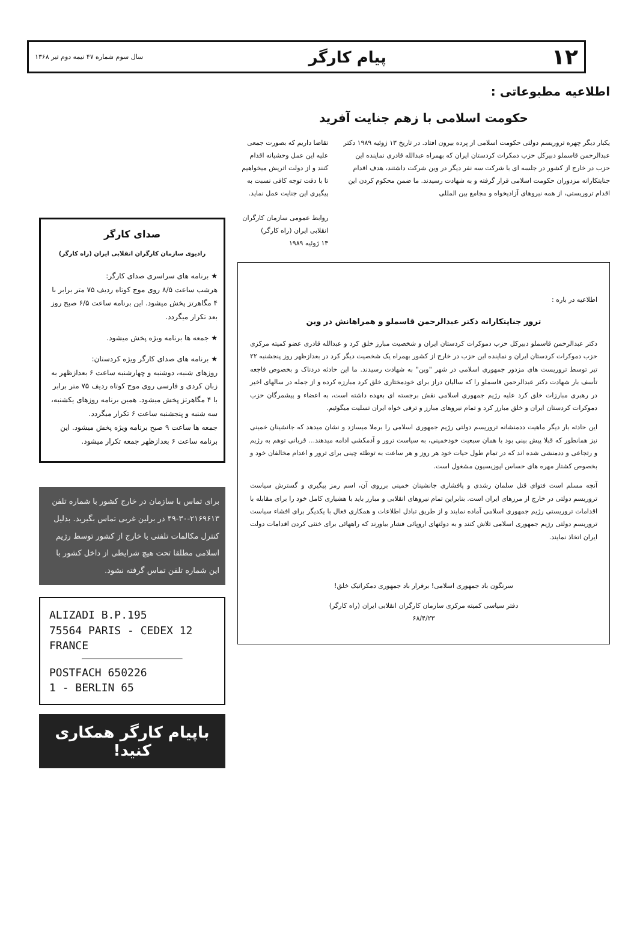۱۲ پیام کارگر سال سوم شماره ۴۷ نیمه دوم تیر ۱۳۶۸
اطلاعیه مطبوعاتی :
حکومت اسلامی با زهم جنایت آفرید
یکبار دیگر چهره تروریسم دولتی حکومت اسلامی از پرده بیرون افتاد. در تاریخ ۱۳ ژوئیه ۱۹۸۹ دکتر عبدالرحمن قاسملو دبیرکل حزب دمکرات کردستان ایران که بهمراه عبدالله قادری نماینده این حزب در خارج از کشور در جلسه ای با شرکت سه نفر دیگر در وین شرکت داشتند، هدف اقدام جنایتکارانه مزدوران حکومت اسلامی قرار گرفته و به شهادت رسیدند. ما ضمن محکوم کردن این اقدام تروریستی، از همه نیروهای آزادیخواه و مجامع بین المللی
تقاضا داریم که بصورت جمعی علیه این عمل وحشیانه اقدام کنند و از دولت اتریش میخواهیم تا با دقت توجه کافی نسبت به پیگیری این جنایت عمل نماید.
روابط عمومی سازمان کارگران انقلابی ایران (راه کارگر)
۱۴ ژوئیه ۱۹۸۹
اطلاعیه در باره :
ترور جنایتکارانه دکتر عبدالرحمن قاسملو و همراهانش در وین
دکتر عبدالرحمن قاسملو دبیرکل حزب دموکرات کردستان ایران و شخصیت مبارز خلق کرد و عبدالله قادری عضو کمیته مرکزی حزب دموکرات کردستان ایران و نماینده این حزب در خارج از کشور بهمراه یک شخصیت دیگر کرد در بعدازظهر روز پنجشنبه ۲۲ تیر توسط تروریست های مزدور جمهوری اسلامی در شهر "وین" به شهادت رسیدند. ما این حادثه دردناک و بخصوص فاجعه تأسف بار شهادت دکتر عبدالرحمن قاسملو را که سالیان دراز برای خودمختاری خلق کرد مبارزه کرده و از جمله در سالهای اخیر در رهبری مبارزات خلق کرد علیه رژیم جمهوری اسلامی نقش برجسته ای بعهده داشته است، به اعضاء و پیشمرگان حزب دموکرات کردستان ایران و خلق مبارز کرد و تمام نیروهای مبارز و ترقی خواه ایران تسلیت میگوئیم.
این حادثه بار دیگر ماهیت ددمنشانه تروریسم دولتی رژیم جمهوری اسلامی را برملا میسازد و نشان میدهد که جانشینان خمینی نیز همانطور که قبلا پیش بینی بود با همان سبعیت خودخمینی، به سیاست ترور و آدمکشی ادامه میدهند... قربانی توهم به رژیم و رتجاعی و ددمنشی شده اند که در تمام طول حیات خود هر روز و هر ساعت به توطئه چینی برای ترور و اعدام مخالفان خود و بخصوص کشتار مهره های حساس اپوزیسیون مشغول است.
آنچه مسلم است فتوای قتل سلمان رشدی و پافشاری جانشینان خمینی برروی آن، اسم رمز پیگیری و گسترش سیاست تروریسم دولتی در خارج از مرزهای ایران است. بنابراین تمام نیروهای انقلابی و مبارز باید با هشیاری کامل خود را برای مقابله با اقدامات تروریستی رژیم جمهوری اسلامی آماده نمایند و از طریق تبادل اطلاعات و همکاری فعال با یکدیگر برای افشاء سیاست تروریسم دولتی رژیم جمهوری اسلامی تلاش کنند و به دولتهای اروپائی فشار بیاورند که راههائی برای خنثی کردن اقدامات دولت ایران اتخاذ نمایند.
سرنگون باد جمهوری اسلامی! برقرار باد جمهوری دمکراتیک خلق!
دفتر سیاسی کمیته مرکزی سازمان کارگران انقلابی ایران (راه کارگر)
۶۸/۴/۲۳
صدای کارگر
رادیوی سازمان کارگران انقلابی ایران (راه کارگر)
★ برنامه های سراسری صدای کارگر:
هرشب ساعت ۸/۵ روی موج کوتاه ردیف ۷۵ متر برابر با ۴ مگاهرتز پخش میشود. این برنامه ساعت ۶/۵ صبح روز بعد تکرار میگردد.
★ جمعه ها برنامه ویژه پخش میشود.
★ برنامه های صدای کارگر ویژه کردستان:
روزهای شنبه، دوشنبه و چهارشنبه ساعت ۶ بعدازظهر به زبان کردی و فارسی روی موج کوتاه ردیف ۷۵ متر برابر با ۴ مگاهرتز پخش میشود. همین برنامه روزهای یکشنبه، سه شنبه و پنجشنبه ساعت ۶ تکرار میگردد.
جمعه ها ساعت ۹ صبح برنامه ویژه پخش میشود. این برنامه ساعت ۶ بعدازظهر جمعه تکرار میشود.
برای تماس با سازمان در خارج کشور با شماره تلفن ۲۱۶۹۶۱۳-۳۰-۴۹ در برلین غربی تماس بگیرید. بدلیل کنترل مکالمات تلفنی با خارج از کشور توسط رژیم اسلامی مطلقا تحت هیچ شرایطی از داخل کشور با این شماره تلفن تماس گرفته نشود.
ALIZADI B.P.195
75564 PARIS - CEDEX 12
FRANCE
POSTFACH 650226
1 - BERLIN 65
باپیام کارگر همکاری کنید!